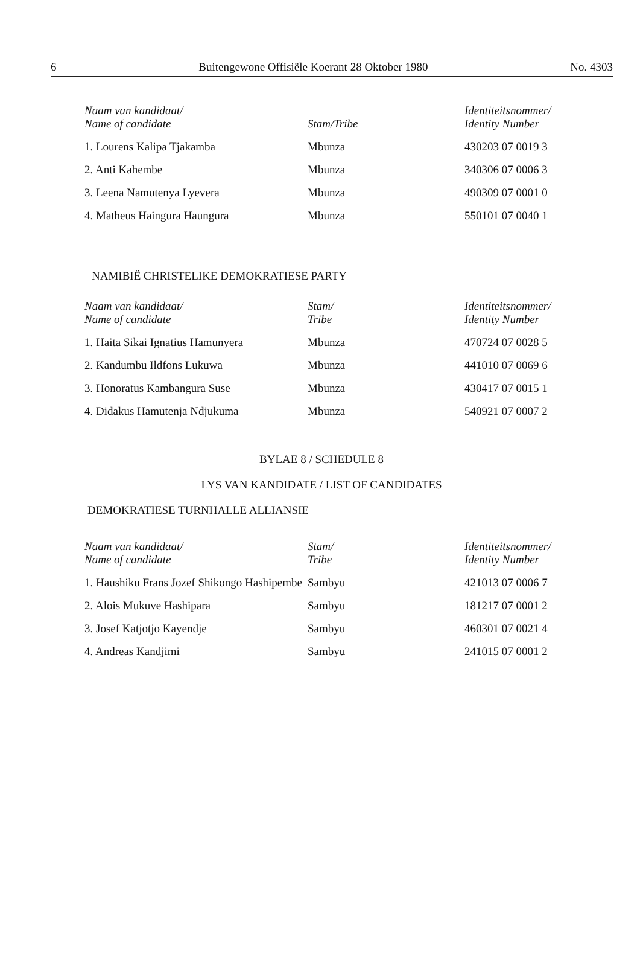6 Buitengewone Offisiële Koerant 28 Oktober 1980 No. 4303
| Naam van kandidaat/ Name of candidate | Stam/Tribe | Identiteitsnommer/ Identity Number |
| --- | --- | --- |
| 1. Lourens Kalipa Tjakamba | Mbunza | 430203 07 0019 3 |
| 2. Anti Kahembe | Mbunza | 340306 07 0006 3 |
| 3. Leena Namutenya Lyevera | Mbunza | 490309 07 0001 0 |
| 4. Matheus Haingura Haungura | Mbunza | 550101 07 0040 1 |
NAMIBIË CHRISTELIKE DEMOKRATIESE PARTY
| Naam van kandidaat/ Name of candidate | Stam/ Tribe | Identiteitsnommer/ Identity Number |
| --- | --- | --- |
| 1. Haita Sikai Ignatius Hamunyera | Mbunza | 470724 07 0028 5 |
| 2. Kandumbu Ildfons Lukuwa | Mbunza | 441010 07 0069 6 |
| 3. Honoratus Kambangura Suse | Mbunza | 430417 07 0015 1 |
| 4. Didakus Hamutenja Ndjukuma | Mbunza | 540921 07 0007 2 |
BYLAE 8 / SCHEDULE 8
LYS VAN KANDIDATE / LIST OF CANDIDATES
DEMOKRATIESE TURNHALLE ALLIANSIE
| Naam van kandidaat/ Name of candidate | Stam/ Tribe | Identiteitsnommer/ Identity Number |
| --- | --- | --- |
| 1. Haushiku Frans Jozef Shikongo Hashipembe | Sambyu | 421013 07 0006 7 |
| 2. Alois Mukuve Hashipara | Sambyu | 181217 07 0001 2 |
| 3. Josef Katjotjo Kayendje | Sambyu | 460301 07 0021 4 |
| 4. Andreas Kandjimi | Sambyu | 241015 07 0001 2 |